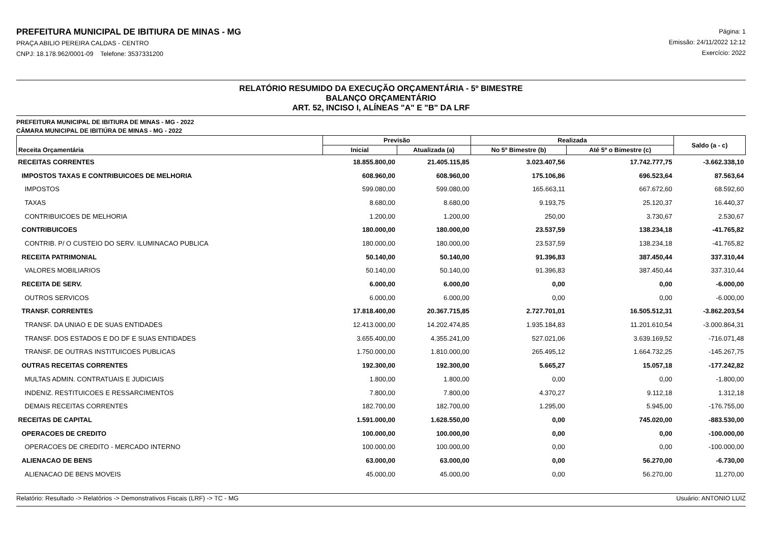PREFEITURA MUNICIPAL DE IBITIURA DE MINAS - MG
PRAÇA ABILIO PEREIRA CALDAS - CENTRO
CNPJ: 18.178.962/0001-09 Telefone: 3537331200
Página: 1
Emissão: 24/11/2022 12:12
Exercício: 2022
RELATÓRIO RESUMIDO DA EXECUÇÃO ORÇAMENTÁRIA - 5º BIMESTRE
BALANÇO ORÇAMENTÁRIO
ART. 52, INCISO I, ALÍNEAS "A" E "B" DA LRF
PREFEITURA MUNICIPAL DE IBITIURA DE MINAS - MG - 2022
CÂMARA MUNICIPAL DE IBITIÚRA DE MINAS - MG - 2022
| Receita Orçamentária | Previsão | | Realizada | | Saldo (a - c) |
| --- | --- | --- | --- | --- | --- |
| | Inicial | Atualizada (a) | No 5º Bimestre (b) | Até 5º o Bimestre (c) | |
| RECEITAS CORRENTES | 18.855.800,00 | 21.405.115,85 | 3.023.407,56 | 17.742.777,75 | -3.662.338,10 |
| IMPOSTOS TAXAS E CONTRIBUICOES DE MELHORIA | 608.960,00 | 608.960,00 | 175.106,86 | 696.523,64 | 87.563,64 |
| IMPOSTOS | 599.080,00 | 599.080,00 | 165.663,11 | 667.672,60 | 68.592,60 |
| TAXAS | 8.680,00 | 8.680,00 | 9.193,75 | 25.120,37 | 16.440,37 |
| CONTRIBUICOES DE MELHORIA | 1.200,00 | 1.200,00 | 250,00 | 3.730,67 | 2.530,67 |
| CONTRIBUICOES | 180.000,00 | 180.000,00 | 23.537,59 | 138.234,18 | -41.765,82 |
| CONTRIB. P/ O CUSTEIO DO SERV. ILUMINACAO PUBLICA | 180.000,00 | 180.000,00 | 23.537,59 | 138.234,18 | -41.765,82 |
| RECEITA PATRIMONIAL | 50.140,00 | 50.140,00 | 91.396,83 | 387.450,44 | 337.310,44 |
| VALORES MOBILIARIOS | 50.140,00 | 50.140,00 | 91.396,83 | 387.450,44 | 337.310,44 |
| RECEITA DE SERV. | 6.000,00 | 6.000,00 | 0,00 | 0,00 | -6.000,00 |
| OUTROS SERVICOS | 6.000,00 | 6.000,00 | 0,00 | 0,00 | -6.000,00 |
| TRANSF. CORRENTES | 17.818.400,00 | 20.367.715,85 | 2.727.701,01 | 16.505.512,31 | -3.862.203,54 |
| TRANSF. DA UNIAO E DE SUAS ENTIDADES | 12.413.000,00 | 14.202.474,85 | 1.935.184,83 | 11.201.610,54 | -3.000.864,31 |
| TRANSF. DOS ESTADOS E DO DF E SUAS ENTIDADES | 3.655.400,00 | 4.355.241,00 | 527.021,06 | 3.639.169,52 | -716.071,48 |
| TRANSF. DE OUTRAS INSTITUICOES PUBLICAS | 1.750.000,00 | 1.810.000,00 | 265.495,12 | 1.664.732,25 | -145.267,75 |
| OUTRAS RECEITAS CORRENTES | 192.300,00 | 192.300,00 | 5.665,27 | 15.057,18 | -177.242,82 |
| MULTAS ADMIN. CONTRATUAIS E JUDICIAIS | 1.800,00 | 1.800,00 | 0,00 | 0,00 | -1.800,00 |
| INDENIZ. RESTITUICOES E RESSARCIMENTOS | 7.800,00 | 7.800,00 | 4.370,27 | 9.112,18 | 1.312,18 |
| DEMAIS RECEITAS CORRENTES | 182.700,00 | 182.700,00 | 1.295,00 | 5.945,00 | -176.755,00 |
| RECEITAS DE CAPITAL | 1.591.000,00 | 1.628.550,00 | 0,00 | 745.020,00 | -883.530,00 |
| OPERACOES DE CREDITO | 100.000,00 | 100.000,00 | 0,00 | 0,00 | -100.000,00 |
| OPERACOES DE CREDITO - MERCADO INTERNO | 100.000,00 | 100.000,00 | 0,00 | 0,00 | -100.000,00 |
| ALIENACAO DE BENS | 63.000,00 | 63.000,00 | 0,00 | 56.270,00 | -6.730,00 |
| ALIENACAO DE BENS MOVEIS | 45.000,00 | 45.000,00 | 0,00 | 56.270,00 | 11.270,00 |
Relatório: Resultado -> Relatórios -> Demonstrativos Fiscais (LRF) -> TC - MG Usuário: ANTONIO LUIZ